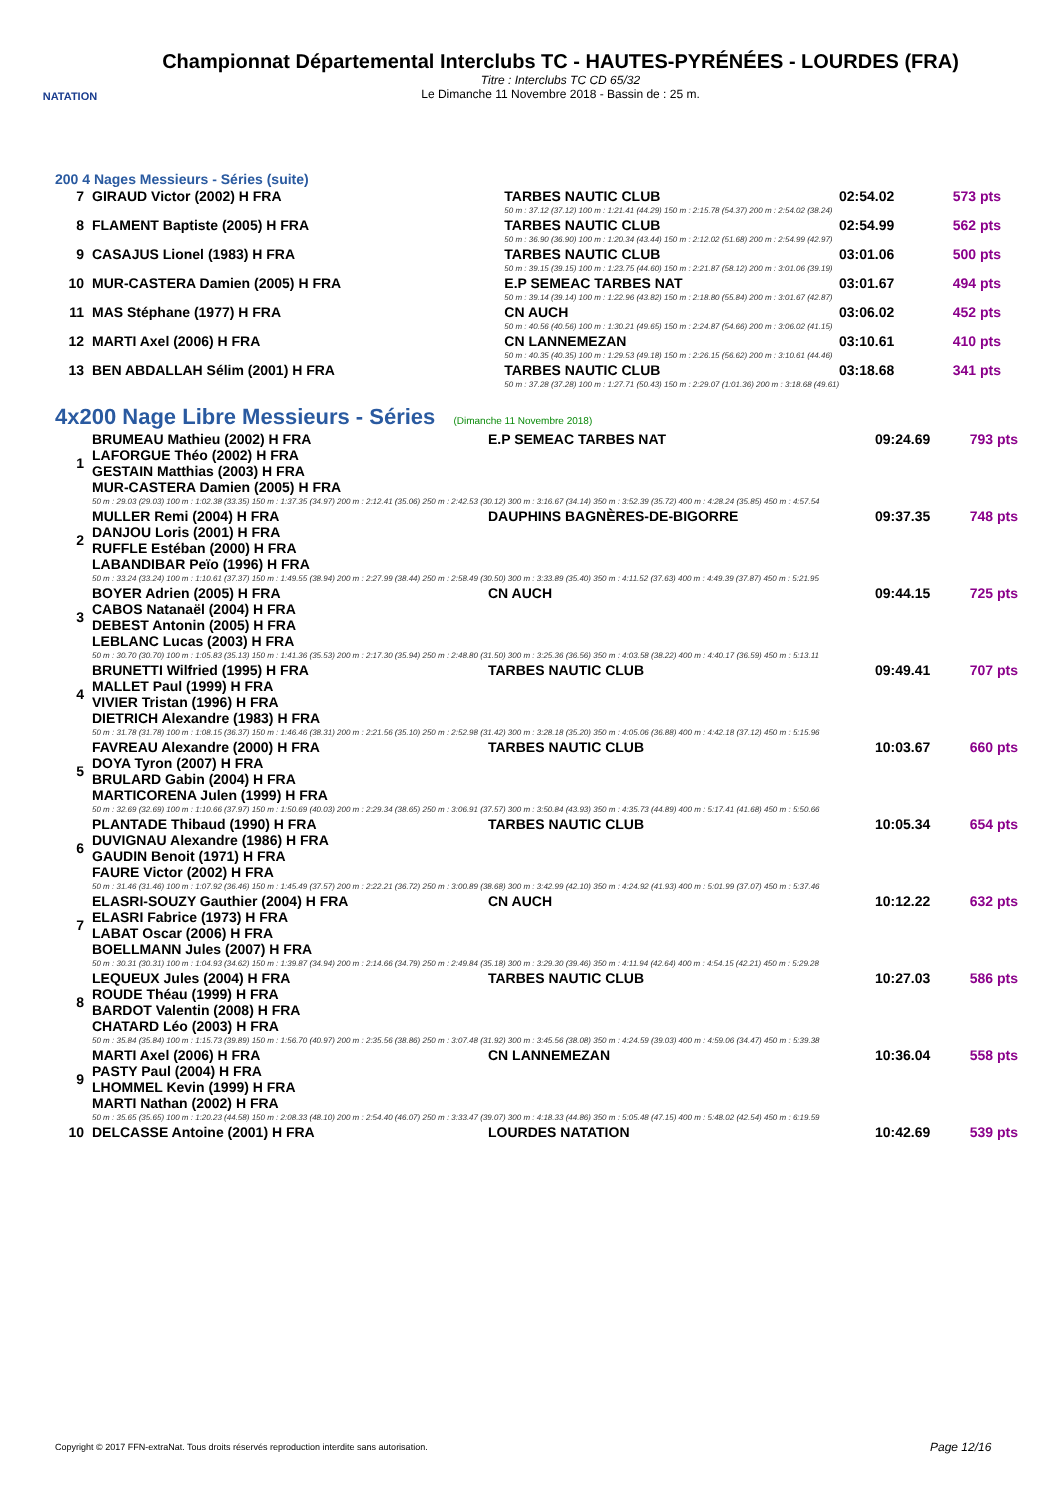NATATION
Championnat Départemental Interclubs TC - HAUTES-PYRÉNÉES - LOURDES (FRA)
Titre : Interclubs TC CD 65/32
Le Dimanche 11 Novembre 2018 - Bassin de : 25 m.
200 4 Nages Messieurs - Séries (suite)
| 7 | GIRAUD Victor (2002) H FRA | TARBES NAUTIC CLUB | 02:54.02 | 573 pts |
| | | 50 m : 37.12 (37.12) 100 m : 1:21.41 (44.29) 150 m : 2:15.78 (54.37) 200 m : 2:54.02 (38.24) | | |
| 8 | FLAMENT Baptiste (2005) H FRA | TARBES NAUTIC CLUB | 02:54.99 | 562 pts |
| | | 50 m : 36.90 (36.90) 100 m : 1:20.34 (43.44) 150 m : 2:12.02 (51.68) 200 m : 2:54.99 (42.97) | | |
| 9 | CASAJUS Lionel (1983) H FRA | TARBES NAUTIC CLUB | 03:01.06 | 500 pts |
| | | 50 m : 39.15 (39.15) 100 m : 1:23.75 (44.60) 150 m : 2:21.87 (58.12) 200 m : 3:01.06 (39.19) | | |
| 10 | MUR-CASTERA Damien (2005) H FRA | E.P SEMEAC TARBES NAT | 03:01.67 | 494 pts |
| | | 50 m : 39.14 (39.14) 100 m : 1:22.96 (43.82) 150 m : 2:18.80 (55.84) 200 m : 3:01.67 (42.87) | | |
| 11 | MAS Stéphane (1977) H FRA | CN AUCH | 03:06.02 | 452 pts |
| | | 50 m : 40.56 (40.56) 100 m : 1:30.21 (49.65) 150 m : 2:24.87 (54.66) 200 m : 3:06.02 (41.15) | | |
| 12 | MARTI Axel (2006) H FRA | CN LANNEMEZAN | 03:10.61 | 410 pts |
| | | 50 m : 40.35 (40.35) 100 m : 1:29.53 (49.18) 150 m : 2:26.15 (56.62) 200 m : 3:10.61 (44.46) | | |
| 13 | BEN ABDALLAH Sélim (2001) H FRA | TARBES NAUTIC CLUB | 03:18.68 | 341 pts |
| | | 50 m : 37.28 (37.28) 100 m : 1:27.71 (50.43) 150 m : 2:29.07 (1:01.36) 200 m : 3:18.68 (49.61) | | |
4x200 Nage Libre Messieurs - Séries (Dimanche 11 Novembre 2018)
| 1 | BRUMEAU Mathieu (2002) H FRA LAFORGUE Théo (2002) H FRA GESTAIN Matthias (2003) H FRA MUR-CASTERA Damien (2005) H FRA | E.P SEMEAC TARBES NAT | 09:24.69 | 793 pts |
| | 50 m : 29.03 (29.03) 100 m : 1:02.38 (33.35) 150 m : 1:37.35 (34.97) 200 m : 2:12.41 (35.06) 250 m : 2:42.53 (30.12) 300 m : 3:16.67 (34.14) 350 m : 3:52.39 (35.72) 400 m : 4:28.24 (35.85) 450 m : 4:57.54 | | | |
| 2 | MULLER Remi (2004) H FRA DANJOU Loris (2001) H FRA RUFFLE Estéban (2000) H FRA LABANDIBAR Peïo (1996) H FRA | DAUPHINS BAGNÈRES-DE-BIGORRE | 09:37.35 | 748 pts |
| | 50 m : 33.24 (33.24) 100 m : 1:10.61 (37.37) 150 m : 1:49.55 (38.94) 200 m : 2:27.99 (38.44) 250 m : 2:58.49 (30.50) 300 m : 3:33.89 (35.40) 350 m : 4:11.52 (37.63) 400 m : 4:49.39 (37.87) 450 m : 5:21.95 | | | |
| 3 | BOYER Adrien (2005) H FRA CABOS Natanaël (2004) H FRA DEBEST Antonin (2005) H FRA LEBLANC Lucas (2003) H FRA | CN AUCH | 09:44.15 | 725 pts |
| | 50 m : 30.70 (30.70) 100 m : 1:05.83 (35.13) 150 m : 1:41.36 (35.53) 200 m : 2:17.30 (35.94) 250 m : 2:48.80 (31.50) 300 m : 3:25.36 (36.56) 350 m : 4:03.58 (38.22) 400 m : 4:40.17 (36.59) 450 m : 5:13.11 | | | |
| 4 | BRUNETTI Wilfried (1995) H FRA MALLET Paul (1999) H FRA VIVIER Tristan (1996) H FRA DIETRICH Alexandre (1983) H FRA | TARBES NAUTIC CLUB | 09:49.41 | 707 pts |
| | 50 m : 31.78 (31.78) 100 m : 1:08.15 (36.37) 150 m : 1:46.46 (38.31) 200 m : 2:21.56 (35.10) 250 m : 2:52.98 (31.42) 300 m : 3:28.18 (35.20) 350 m : 4:05.06 (36.88) 400 m : 4:42.18 (37.12) 450 m : 5:15.96 | | | |
| 5 | FAVREAU Alexandre (2000) H FRA DOYA Tyron (2007) H FRA BRULARD Gabin (2004) H FRA MARTICORENA Julen (1999) H FRA | TARBES NAUTIC CLUB | 10:03.67 | 660 pts |
| | 50 m : 32.69 (32.69) 100 m : 1:10.66 (37.97) 150 m : 1:50.69 (40.03) 200 m : 2:29.34 (38.65) 250 m : 3:06.91 (37.57) 300 m : 3:50.84 (43.93) 350 m : 4:35.73 (44.89) 400 m : 5:17.41 (41.68) 450 m : 5:50.66 | | | |
| 6 | PLANTADE Thibaud (1990) H FRA DUVIGNAU Alexandre (1986) H FRA GAUDIN Benoit (1971) H FRA FAURE Victor (2002) H FRA | TARBES NAUTIC CLUB | 10:05.34 | 654 pts |
| | 50 m : 31.46 (31.46) 100 m : 1:07.92 (36.46) 150 m : 1:45.49 (37.57) 200 m : 2:22.21 (36.72) 250 m : 3:00.89 (38.68) 300 m : 3:42.99 (42.10) 350 m : 4:24.92 (41.93) 400 m : 5:01.99 (37.07) 450 m : 5:37.46 | | | |
| 7 | ELASRI-SOUZY Gauthier (2004) H FRA ELASRI Fabrice (1973) H FRA LABAT Oscar (2006) H FRA BOELLMANN Jules (2007) H FRA | CN AUCH | 10:12.22 | 632 pts |
| | 50 m : 30.31 (30.31) 100 m : 1:04.93 (34.62) 150 m : 1:39.87 (34.94) 200 m : 2:14.66 (34.79) 250 m : 2:49.84 (35.18) 300 m : 3:29.30 (39.46) 350 m : 4:11.94 (42.64) 400 m : 4:54.15 (42.21) 450 m : 5:29.28 | | | |
| 8 | LEQUEUX Jules (2004) H FRA ROUDE Théau (1999) H FRA BARDOT Valentin (2008) H FRA CHATARD Léo (2003) H FRA | TARBES NAUTIC CLUB | 10:27.03 | 586 pts |
| | 50 m : 35.84 (35.84) 100 m : 1:15.73 (39.89) 150 m : 1:56.70 (40.97) 200 m : 2:35.56 (38.86) 250 m : 3:07.48 (31.92) 300 m : 3:45.56 (38.08) 350 m : 4:24.59 (39.03) 400 m : 4:59.06 (34.47) 450 m : 5:39.38 | | | |
| 9 | MARTI Axel (2006) H FRA PASTY Paul (2004) H FRA LHOMMEL Kevin (1999) H FRA MARTI Nathan (2002) H FRA | CN LANNEMEZAN | 10:36.04 | 558 pts |
| | 50 m : 35.65 (35.65) 100 m : 1:20.23 (44.58) 150 m : 2:08.33 (48.10) 200 m : 2:54.40 (46.07) 250 m : 3:33.47 (39.07) 300 m : 4:18.33 (44.86) 350 m : 5:05.48 (47.15) 400 m : 5:48.02 (42.54) 450 m : 6:19.59 | | | |
| 10 | DELCASSE Antoine (2001) H FRA | LOURDES NATATION | 10:42.69 | 539 pts |
Copyright © 2017 FFN-extraNat. Tous droits réservés reproduction interdite sans autorisation.
Page 12/16